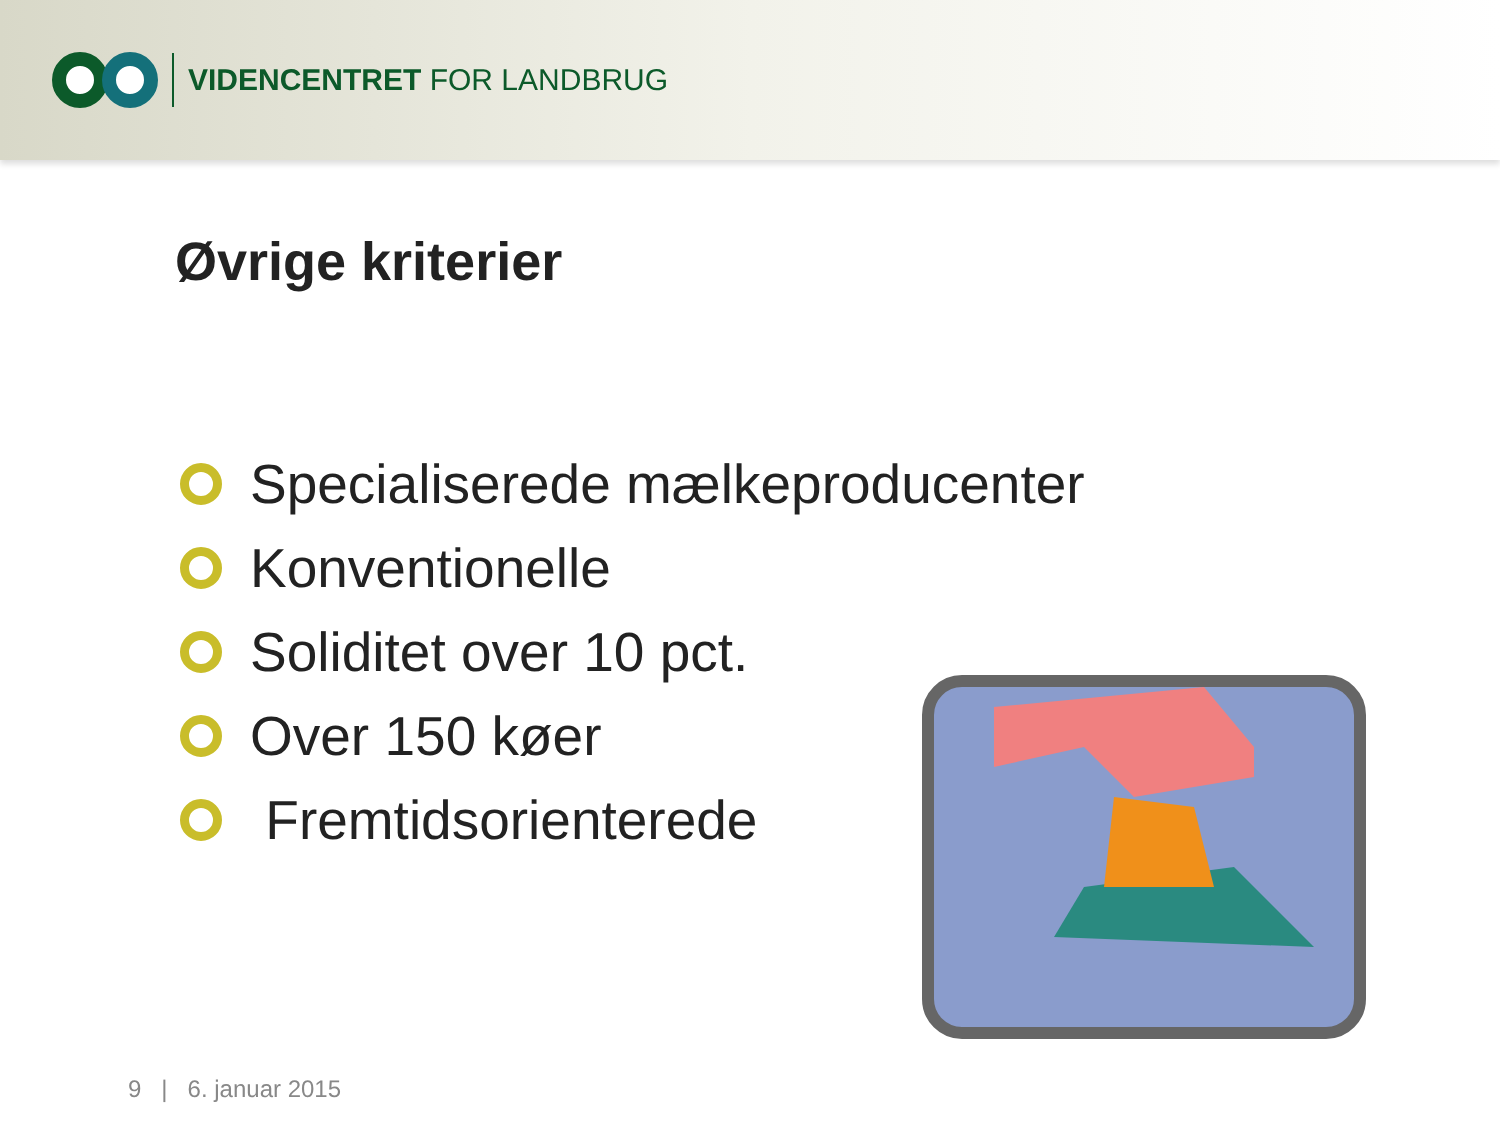VIDENCENTRET FOR LANDBRUG
Øvrige kriterier
Specialiserede mælkeproducenter
Konventionelle
Soliditet over 10 pct.
Over 150 køer
Fremtidsorienterede
9 | 6. januar 2015